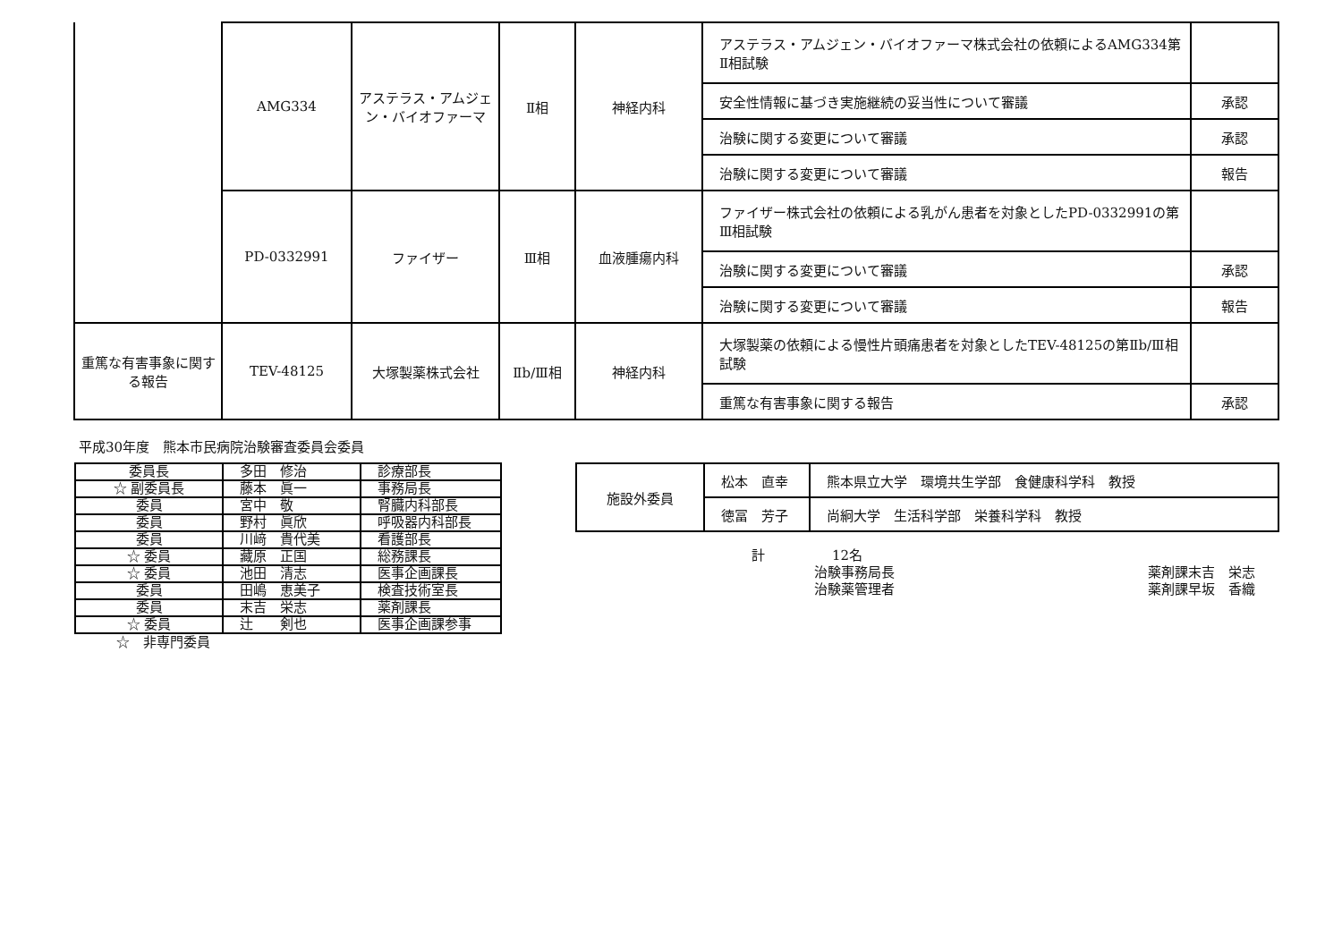| | AMG334 | アステラス・アムジェン・バイオファーマ | Ⅱ相 | 神経内科 | アステラス・アムジェン・バイオファーマ株式会社の依頼によるAMG334第Ⅱ相試験 | |
| | | | | | 安全性情報に基づき実施継続の妥当性について審議 | 承認 |
| | | | | | 治験に関する変更について審議 | 承認 |
| | | | | | 治験に関する変更について審議 | 報告 |
| | PD-0332991 | ファイザー | Ⅲ相 | 血液腫瘍内科 | ファイザー株式会社の依頼による乳がん患者を対象としたPD-0332991の第Ⅲ相試験 | |
| | | | | | 治験に関する変更について審議 | 承認 |
| | | | | | 治験に関する変更について審議 | 報告 |
| 重篤な有害事象に関する報告 | TEV-48125 | 大塚製薬株式会社 | Ⅱb/Ⅲ相 | 神経内科 | 大塚製薬の依頼による慢性片頭痛患者を対象としたTEV-48125の第Ⅱb/Ⅲ相試験 | |
| | | | | | 重篤な有害事象に関する報告 | 承認 |
平成30年度　熊本市民病院治験審査委員会委員
| 委員長 | 多田 修治 | 診療部長 |
| ☆ 副委員長 | 藤本 眞一 | 事務局長 |
| 委員 | 宮中 敬 | 腎臓内科部長 |
| 委員 | 野村 眞欣 | 呼吸器内科部長 |
| 委員 | 川﨑 貴代美 | 看護部長 |
| ☆ 委員 | 藏原 正国 | 総務課長 |
| ☆ 委員 | 池田 清志 | 医事企画課長 |
| 委員 | 田嶋 恵美子 | 検査技術室長 |
| 委員 | 末吉 栄志 | 薬剤課長 |
| ☆ 委員 | 辻 剣也 | 医事企画課参事 |
☆　非専門委員
| 施設外委員 | 松本 直幸 | 熊本県立大学 環境共生学部 食健康科学科 教授 |
| | 徳冨 芳子 | 尚絅大学 生活科学部 栄養科学科 教授 |
計　　　　　12名
治験事務局長
治験薬管理者
薬剤課末吉　栄志
薬剤課早坂　香織